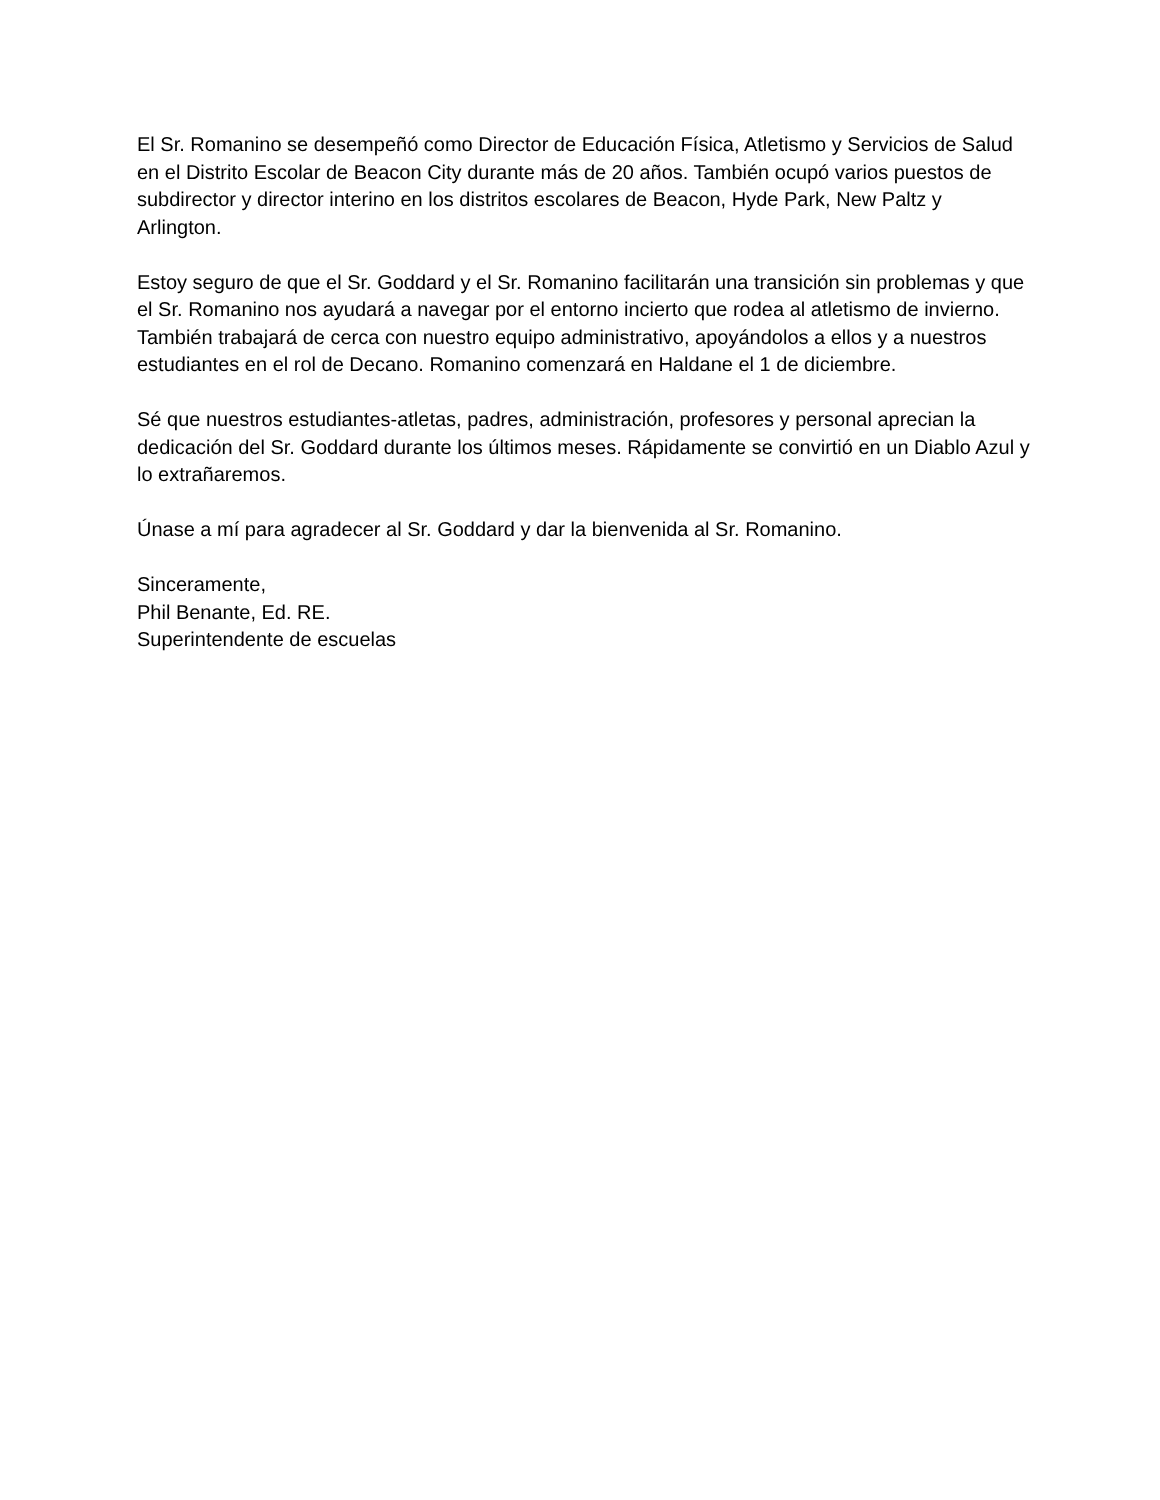El Sr. Romanino se desempeñó como Director de Educación Física, Atletismo y Servicios de Salud en el Distrito Escolar de Beacon City durante más de 20 años. También ocupó varios puestos de subdirector y director interino en los distritos escolares de Beacon, Hyde Park, New Paltz y Arlington.
Estoy seguro de que el Sr. Goddard y el Sr. Romanino facilitarán una transición sin problemas y que el Sr. Romanino nos ayudará a navegar por el entorno incierto que rodea al atletismo de invierno. También trabajará de cerca con nuestro equipo administrativo, apoyándolos a ellos y a nuestros estudiantes en el rol de Decano. Romanino comenzará en Haldane el 1 de diciembre.
Sé que nuestros estudiantes-atletas, padres, administración, profesores y personal aprecian la dedicación del Sr. Goddard durante los últimos meses. Rápidamente se convirtió en un Diablo Azul y lo extrañaremos.
Únase a mí para agradecer al Sr. Goddard y dar la bienvenida al Sr. Romanino.
Sinceramente,
Phil Benante, Ed. RE.
Superintendente de escuelas